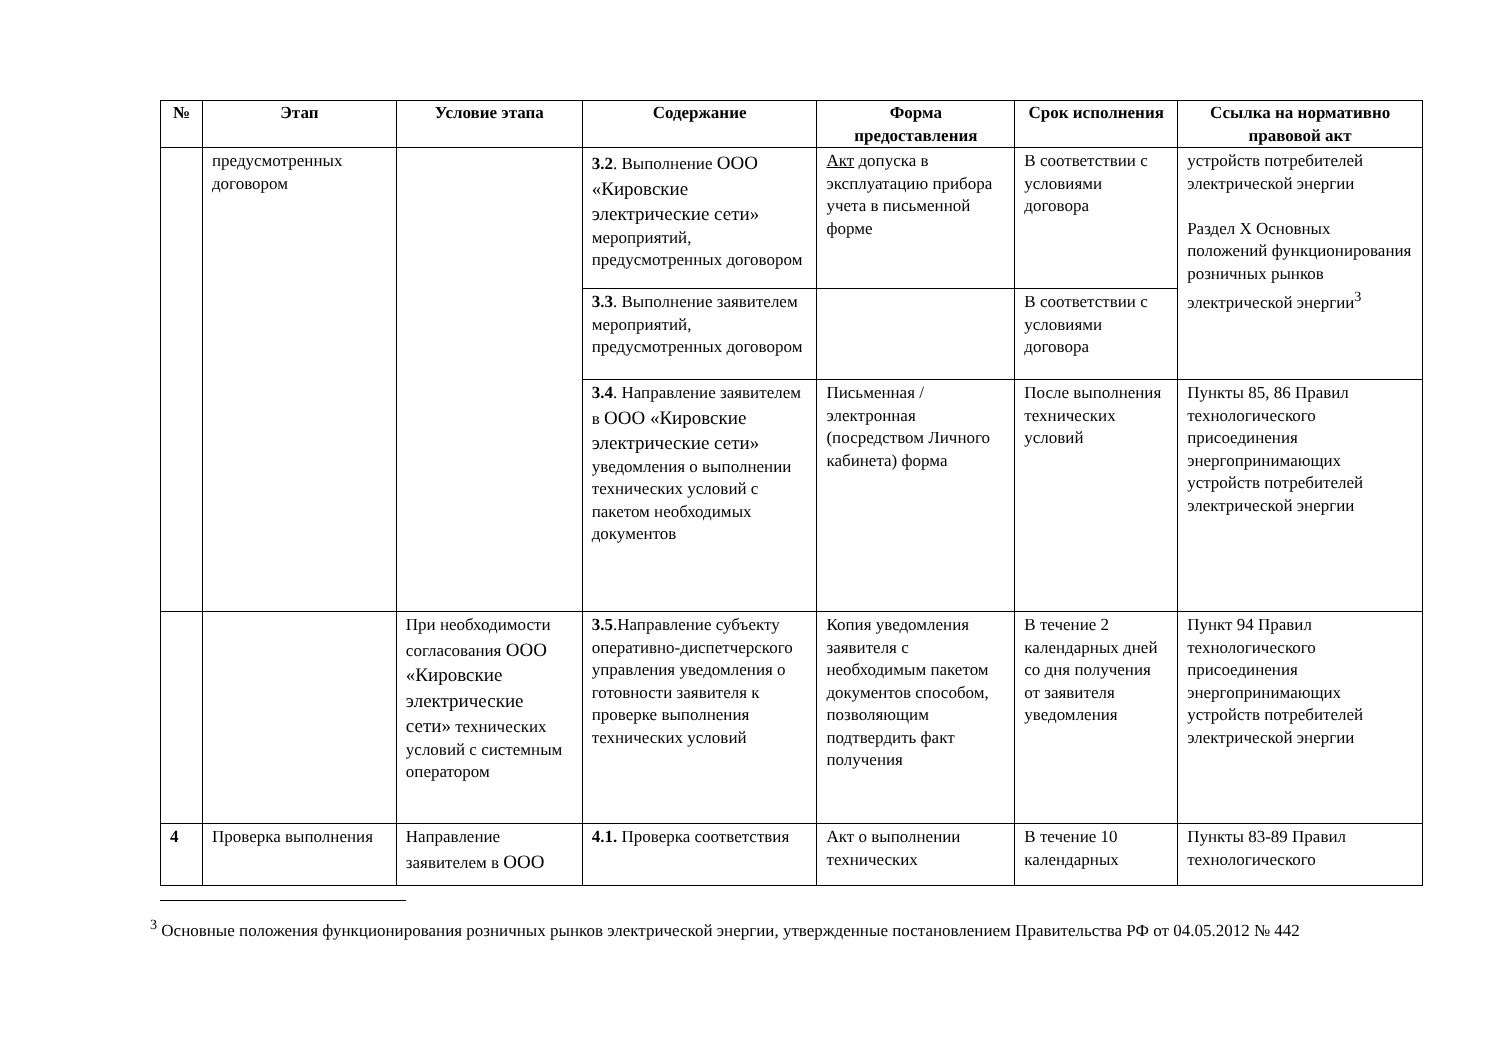| № | Этап | Условие этапа | Содержание | Форма предоставления | Срок исполнения | Ссылка на нормативно правовой акт |
| --- | --- | --- | --- | --- | --- | --- |
| | предусмотренных договором | | 3.2 . Выполнение ООО «Кировские электрические сети» мероприятий, предусмотренных договором | Акт допуска в эксплуатацию прибора учета в письменной форме | В соответствии с условиями договора | устройств потребителей электрической энергии Раздел X Основных положений функционирования розничных рынков электрической энергии<sup>3</sup> |
| | | | 3.3 . Выполнение заявителем мероприятий, предусмотренных договором | | В соответствии с условиями договора | |
| | | | 3.4 . Направление заявителем в ООО «Кировские электрические сети» уведомления о выполнении технических условий с пакетом необходимых документов | Письменная /электронная (посредством Личного кабинета) форма | После выполнения технических условий | Пункты 85, 86 Правил технологического присоединения энергопринимающих устройств потребителей электрической энергии |
| | | При необходимости согласования ООО «Кировские электрические сети» технических условий с системным оператором | 3.5 .Направление субъекту оперативно-диспетчерского управления уведомления о готовности заявителя к проверке выполнения технических условий | Копия уведомления заявителя с необходимым пакетом документов способом, позволяющим подтвердить факт получения | В течение 2 календарных дней со дня получения от заявителя уведомления | Пункт 94 Правил технологического присоединения энергопринимающих устройств потребителей электрической энергии |
| 4 | Проверка выполнения | Направление заявителем в ООО | 4.1. Проверка соответствия | Акт о выполнении технических | В течение 10 календарных | Пункты 83-89 Правил технологического |
<sup>3</sup> Основные положения функционирования розничных рынков электрической энергии, утвержденные постановлением Правительства РФ от 04.05.2012 № 442